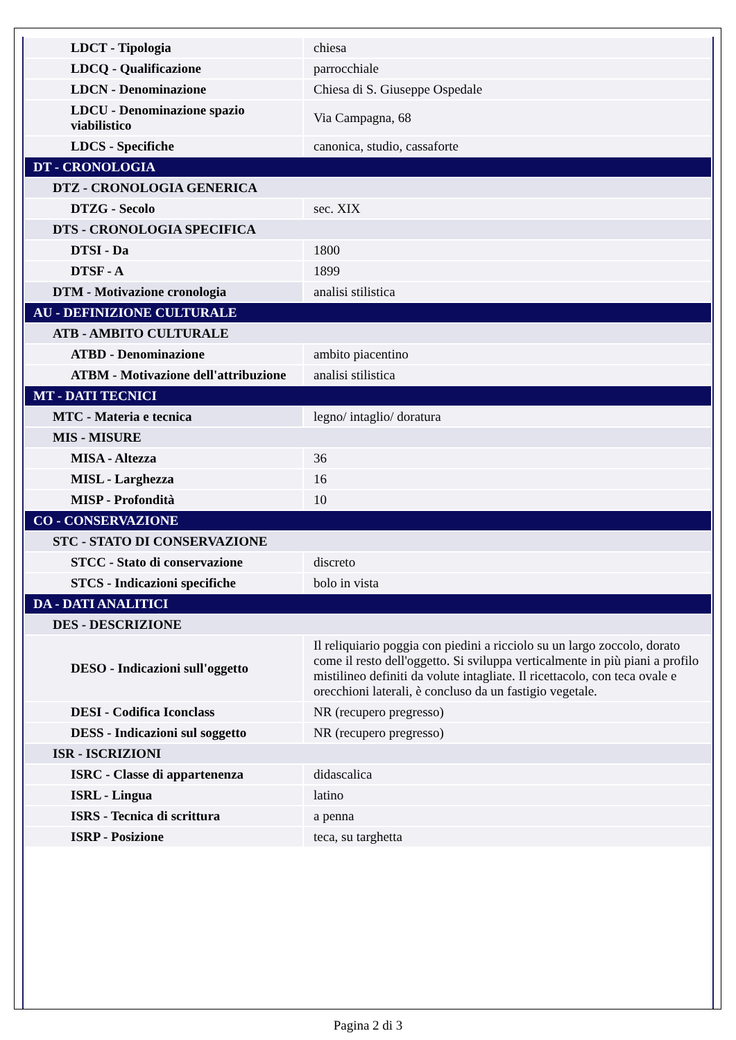| LDCT - Tipologia | chiesa |
| LDCQ - Qualificazione | parrocchiale |
| LDCN - Denominazione | Chiesa di S. Giuseppe Ospedale |
| LDCU - Denominazione spazio viabilistico | Via Campagna, 68 |
| LDCS - Specifiche | canonica, studio, cassaforte |
| DT - CRONOLOGIA | |
| DTZ - CRONOLOGIA GENERICA | |
| DTZG - Secolo | sec. XIX |
| DTS - CRONOLOGIA SPECIFICA | |
| DTSI - Da | 1800 |
| DTSF - A | 1899 |
| DTM - Motivazione cronologia | analisi stilistica |
| AU - DEFINIZIONE CULTURALE | |
| ATB - AMBITO CULTURALE | |
| ATBD - Denominazione | ambito piacentino |
| ATBM - Motivazione dell'attribuzione | analisi stilistica |
| MT - DATI TECNICI | |
| MTC - Materia e tecnica | legno/ intaglio/ doratura |
| MIS - MISURE | |
| MISA - Altezza | 36 |
| MISL - Larghezza | 16 |
| MISP - Profondità | 10 |
| CO - CONSERVAZIONE | |
| STC - STATO DI CONSERVAZIONE | |
| STCC - Stato di conservazione | discreto |
| STCS - Indicazioni specifiche | bolo in vista |
| DA - DATI ANALITICI | |
| DES - DESCRIZIONE | |
| DESO - Indicazioni sull'oggetto | Il reliquiario poggia con piedini a ricciolo su un largo zoccolo, dorato come il resto dell'oggetto. Si sviluppa verticalmente in più piani a profilo mistilineo definiti da volute intagliate. Il ricettacolo, con teca ovale e orecchioni laterali, è concluso da un fastigio vegetale. |
| DESI - Codifica Iconclass | NR (recupero pregresso) |
| DESS - Indicazioni sul soggetto | NR (recupero pregresso) |
| ISR - ISCRIZIONI | |
| ISRC - Classe di appartenenza | didascalica |
| ISRL - Lingua | latino |
| ISRS - Tecnica di scrittura | a penna |
| ISRP - Posizione | teca, su targhetta |
Pagina 2 di 3